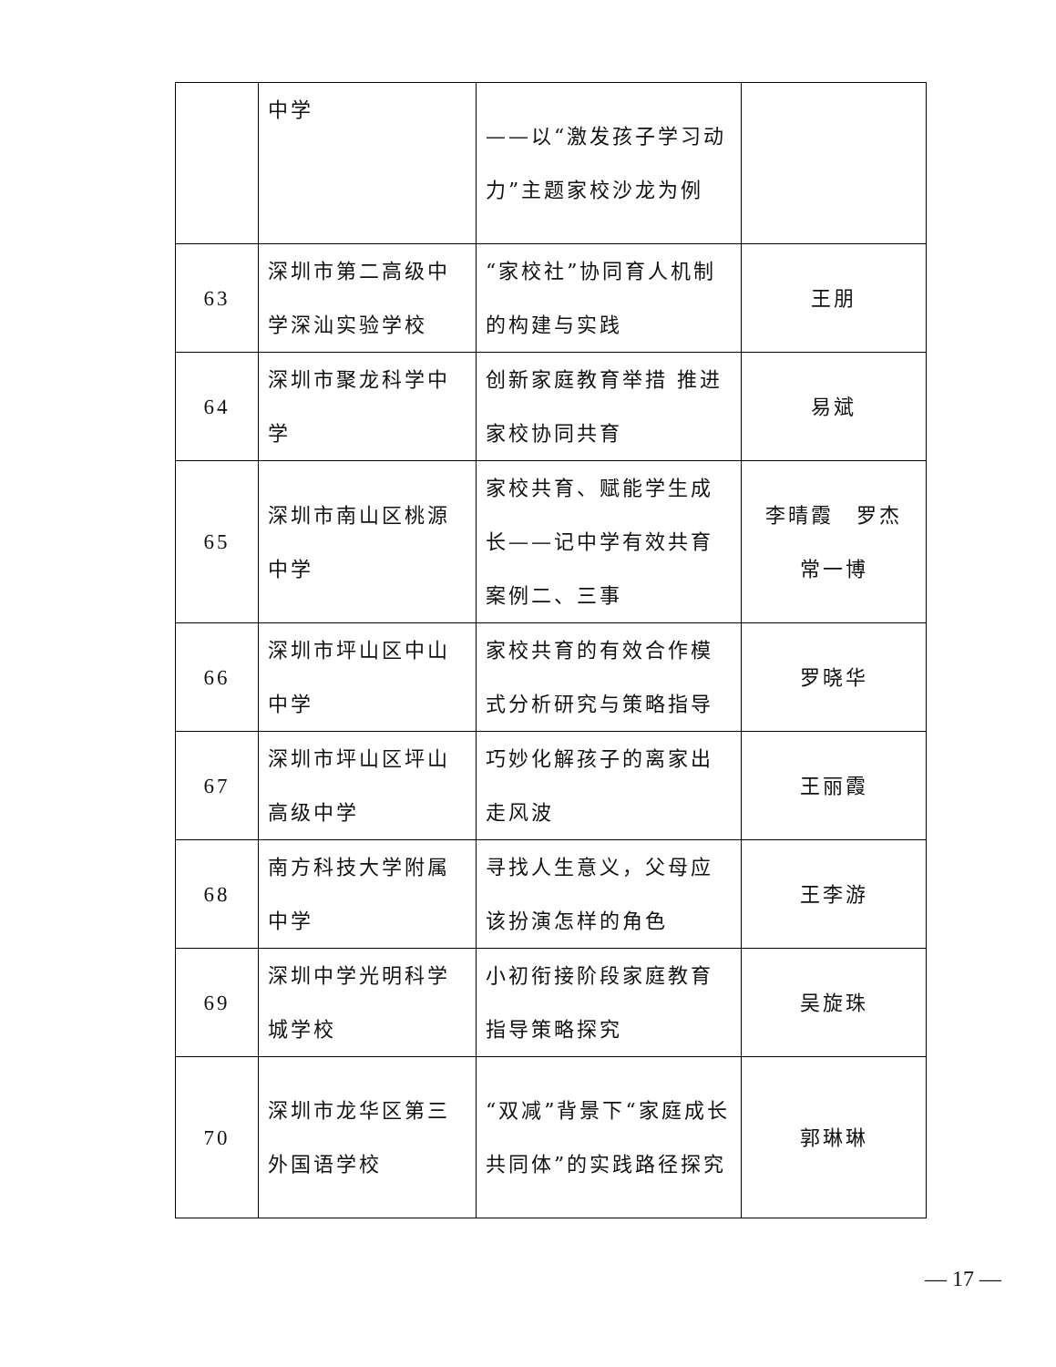| | 中学 | ——以“激发孩子学习动力”主题家校沙龙为例 | |
| 63 | 深圳市第二高级中学深汕实验学校 | “家校社”协同育人机制的构建与实践 | 王朋 |
| 64 | 深圳市聚龙科学中学 | 创新家庭教育举措 推进家校协同共育 | 易斌 |
| 65 | 深圳市南山区桃源中学 | 家校共育、赋能学生成长——记中学有效共育案例二、三事 | 李晴霞 罗杰 常一博 |
| 66 | 深圳市坪山区中山中学 | 家校共育的有效合作模式分析研究与策略指导 | 罗晓华 |
| 67 | 深圳市坪山区坪山高级中学 | 巧妙化解孩子的离家出走风波 | 王丽霞 |
| 68 | 南方科技大学附属中学 | 寻找人生意义，父母应该扮演怎样的角色 | 王李游 |
| 69 | 深圳中学光明科学城学校 | 小初衔接阶段家庭教育指导策略探究 | 吴旋珠 |
| 70 | 深圳市龙华区第三外国语学校 | “双减”背景下“家庭成长共同体”的实践路径探究 | 郭琳琳 |
— 17 —